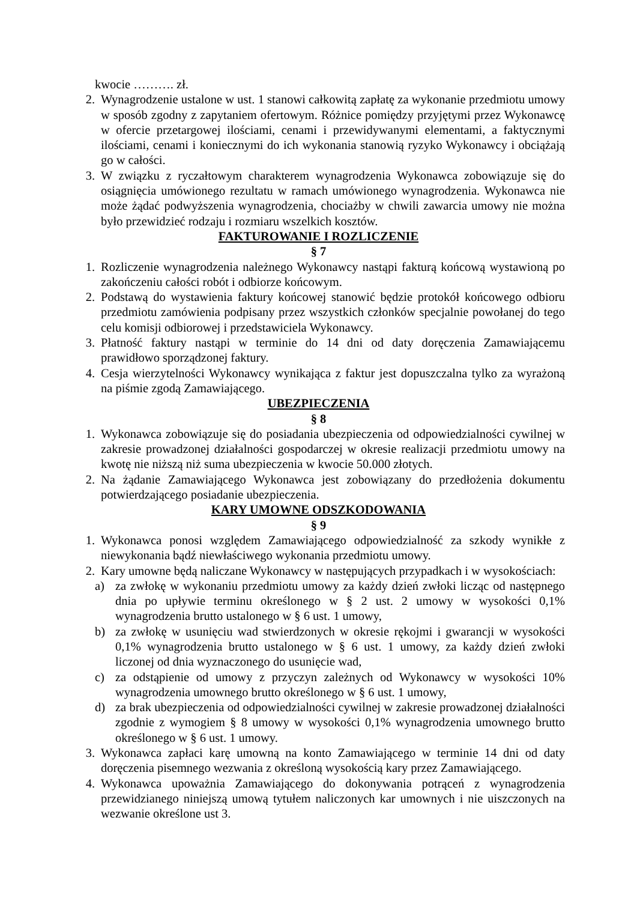kwocie ………. zł.
2. Wynagrodzenie ustalone w ust. 1 stanowi całkowitą zapłatę za wykonanie przedmiotu umowy w sposób zgodny z zapytaniem ofertowym. Różnice pomiędzy przyjętymi przez Wykonawcę w ofercie przetargowej ilościami, cenami i przewidywanymi elementami, a faktycznymi ilościami, cenami i koniecznymi do ich wykonania stanowią ryzyko Wykonawcy i obciążają go w całości.
3. W związku z ryczałtowym charakterem wynagrodzenia Wykonawca zobowiązuje się do osiągnięcia umówionego rezultatu w ramach umówionego wynagrodzenia. Wykonawca nie może żądać podwyższenia wynagrodzenia, chociażby w chwili zawarcia umowy nie można było przewidzieć rodzaju i rozmiaru wszelkich kosztów.
FAKTUROWANIE I ROZLICZENIE
§ 7
1. Rozliczenie wynagrodzenia należnego Wykonawcy nastąpi fakturą końcową wystawioną po zakończeniu całości robót i odbiorze końcowym.
2. Podstawą do wystawienia faktury końcowej stanowić będzie protokół końcowego odbioru przedmiotu zamówienia podpisany przez wszystkich członków specjalnie powołanej do tego celu komisji odbiorowej i przedstawiciela Wykonawcy.
3. Płatność faktury nastąpi w terminie do 14 dni od daty doręczenia Zamawiającemu prawidłowo sporządzonej faktury.
4. Cesja wierzytelności Wykonawcy wynikająca z faktur jest dopuszczalna tylko za wyrażoną na piśmie zgodą Zamawiającego.
UBEZPIECZENIA
§ 8
1. Wykonawca zobowiązuje się do posiadania ubezpieczenia od odpowiedzialności cywilnej w zakresie prowadzonej działalności gospodarczej w okresie realizacji przedmiotu umowy na kwotę nie niższą niż suma ubezpieczenia w kwocie 50.000 złotych.
2. Na żądanie Zamawiającego Wykonawca jest zobowiązany do przedłożenia dokumentu potwierdzającego posiadanie ubezpieczenia.
KARY UMOWNE ODSZKODOWANIA
§ 9
1. Wykonawca ponosi względem Zamawiającego odpowiedzialność za szkody wynikłe z niewykonania bądź niewłaściwego wykonania przedmiotu umowy.
2. Kary umowne będą naliczane Wykonawcy w następujących przypadkach i w wysokościach:
a) za zwłokę w wykonaniu przedmiotu umowy za każdy dzień zwłoki licząc od następnego dnia po upływie terminu określonego w § 2 ust. 2 umowy w wysokości 0,1% wynagrodzenia brutto ustalonego w § 6 ust. 1 umowy,
b) za zwłokę w usunięciu wad stwierdzonych w okresie rękojmi i gwarancji w wysokości 0,1% wynagrodzenia brutto ustalonego w § 6 ust. 1 umowy, za każdy dzień zwłoki liczonej od dnia wyznaczonego do usunięcie wad,
c) za odstąpienie od umowy z przyczyn zależnych od Wykonawcy w wysokości 10% wynagrodzenia umownego brutto określonego w § 6 ust. 1 umowy,
d) za brak ubezpieczenia od odpowiedzialności cywilnej w zakresie prowadzonej działalności zgodnie z wymogiem § 8 umowy w wysokości 0,1% wynagrodzenia umownego brutto określonego w § 6 ust. 1 umowy.
3. Wykonawca zapłaci karę umowną na konto Zamawiającego w terminie 14 dni od daty doręczenia pisemnego wezwania z określoną wysokością kary przez Zamawiającego.
4. Wykonawca upoważnia Zamawiającego do dokonywania potrąceń z wynagrodzenia przewidzianego niniejszą umową tytułem naliczonych kar umownych i nie uiszczonych na wezwanie określone ust 3.